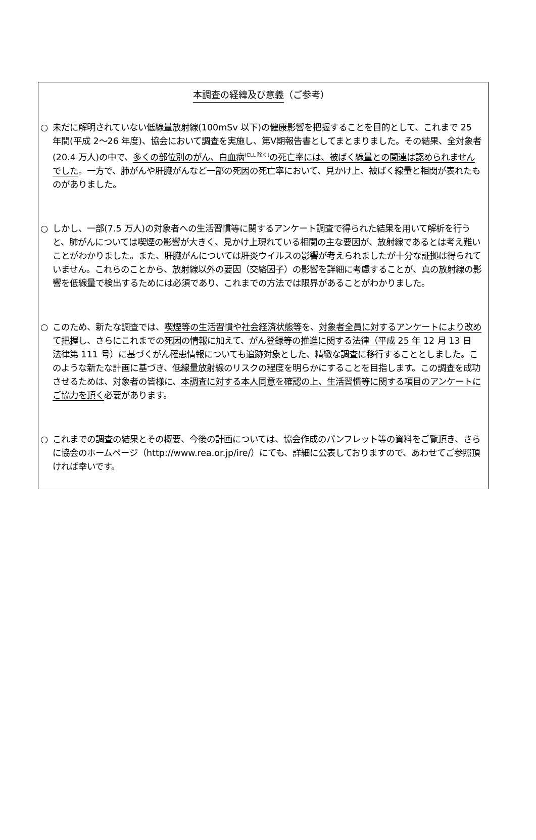本調査の経緯及び意義（ご参考）
○ 未だに解明されていない低線量放射線(100mSv 以下)の健康影響を把握することを目的として、これまで 25 年間(平成 2～26 年度)、協会において調査を実施し、第Ⅴ期報告書としてまとまりました。その結果、全対象者(20.4 万人)の中で、多くの部位別のがん、白血病<sup>(CLL 除く)</sup>の死亡率には、被ばく線量との関連は認められませんでした。一方で、肺がんや肝臓がんなど一部の死因の死亡率において、見かけ上、被ばく線量と相関が表れたものがありました。
○ しかし、一部(7.5 万人)の対象者への生活習慣等に関するアンケート調査で得られた結果を用いて解析を行うと、肺がんについては喫煙の影響が大きく、見かけ上現れている相関の主な要因が、放射線であるとは考え難いことがわかりました。また、肝臓がんについては肝炎ウイルスの影響が考えられましたが十分な証拠は得られていません。これらのことから、放射線以外の要因（交絡因子）の影響を詳細に考慮することが、真の放射線の影響を低線量で検出するためには必須であり、これまでの方法では限界があることがわかりました。
○ このため、新たな調査では、喫煙等の生活習慣や社会経済状態等を、対象者全員に対するアンケートにより改めて把握し、さらにこれまでの死因の情報に加えて、がん登録等の推進に関する法律（平成 25 年 12 月 13 日 法律第 111 号）に基づくがん罹患情報についても追跡対象とした、精緻な調査に移行することとしました。このような新たな計画に基づき、低線量放射線のリスクの程度を明らかにすることを目指します。この調査を成功させるためは、対象者の皆様に、本調査に対する本人同意を確認の上、生活習慣等に関する項目のアンケートにご協力を頂く必要があります。
○ これまでの調査の結果とその概要、今後の計画については、協会作成のパンフレット等の資料をご覧頂き、さらに協会のホームページ（http://www.rea.or.jp/ire/）にても、詳細に公表しておりますので、あわせてご参照頂ければ幸いです。